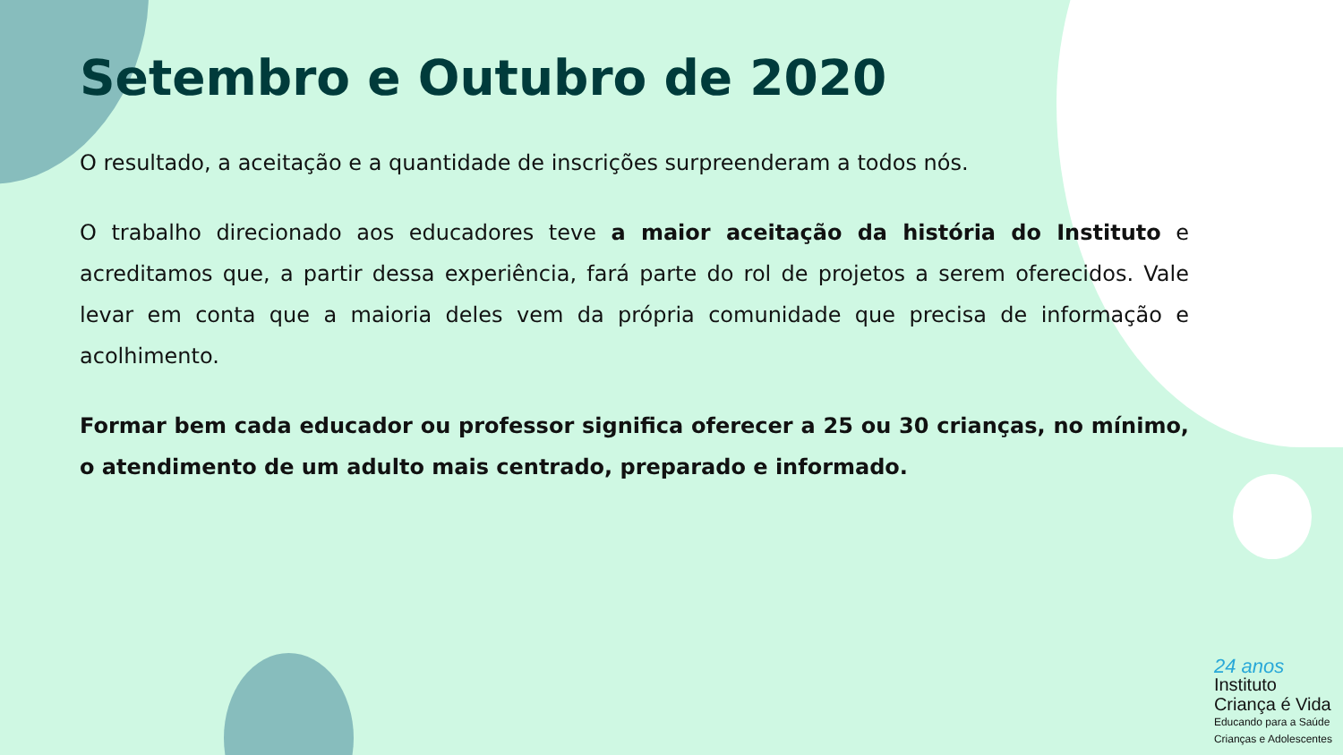Setembro e Outubro de 2020
O resultado, a aceitação e a quantidade de inscrições surpreenderam a todos nós.
O trabalho direcionado aos educadores teve a maior aceitação da história do Instituto e acreditamos que, a partir dessa experiência, fará parte do rol de projetos a serem oferecidos. Vale levar em conta que a maioria deles vem da própria comunidade que precisa de informação e acolhimento.
Formar bem cada educador ou professor significa oferecer a 25 ou 30 crianças, no mínimo, o atendimento de um adulto mais centrado, preparado e informado.
24 anos
Instituto
Criança é Vida
Educando para a Saúde
Crianças e Adolescentes